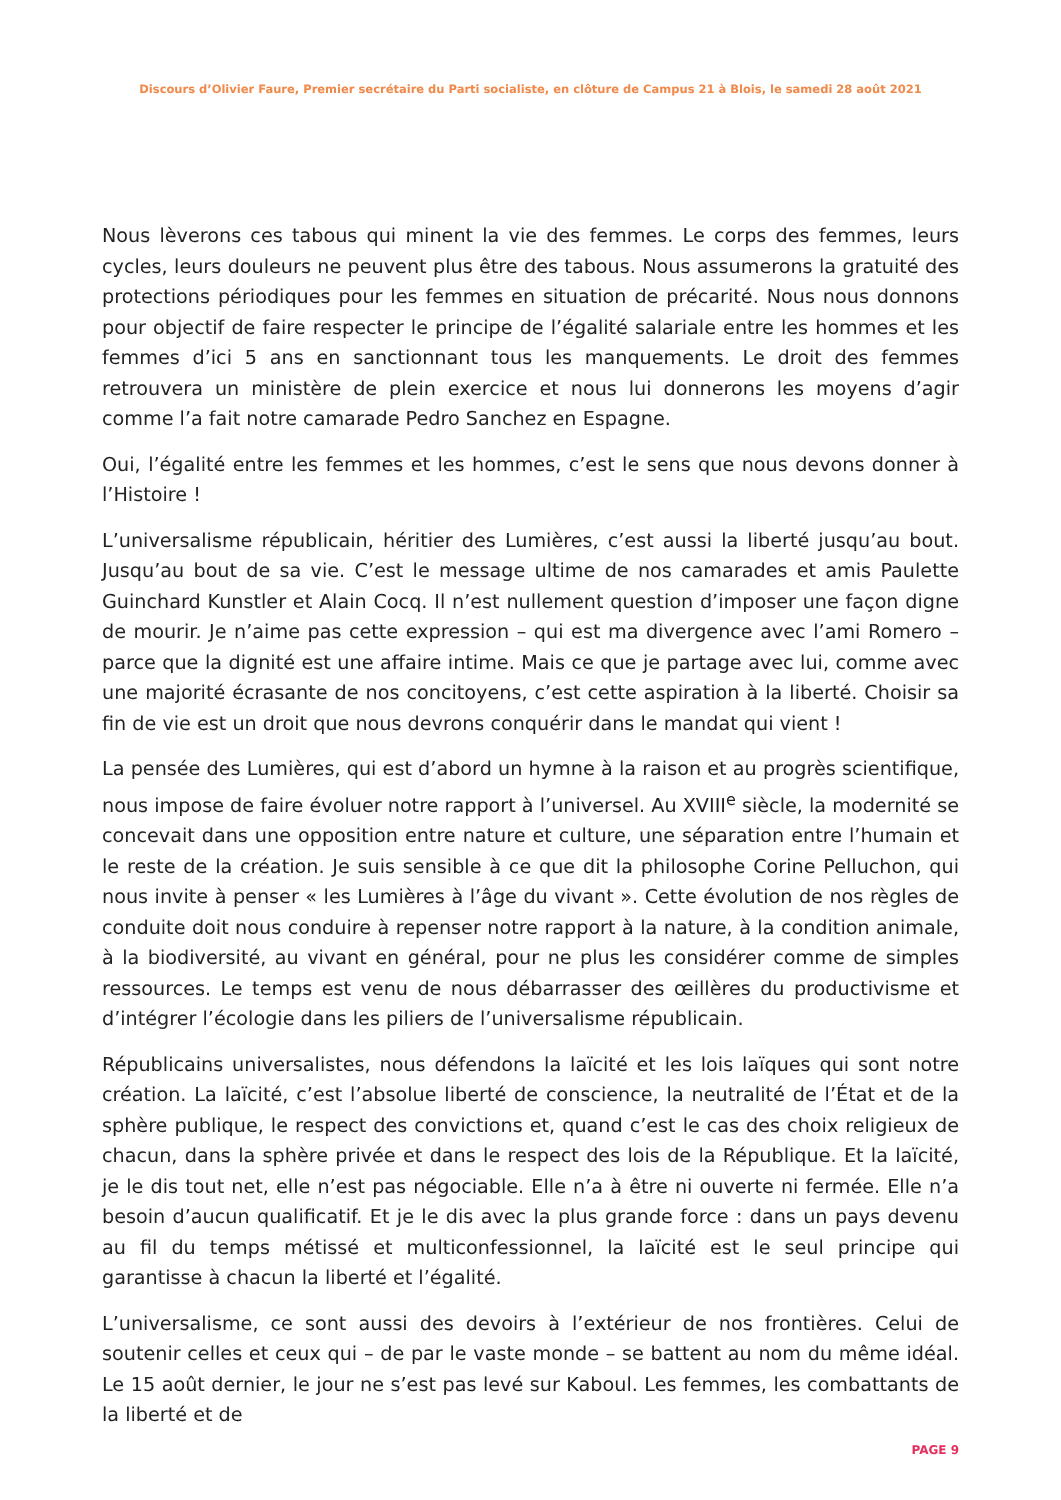Discours d’Olivier Faure, Premier secrétaire du Parti socialiste, en clôture de Campus 21 à Blois, le samedi 28 août 2021
Nous lèverons ces tabous qui minent la vie des femmes. Le corps des femmes, leurs cycles, leurs douleurs ne peuvent plus être des tabous. Nous assumerons la gratuité des protections périodiques pour les femmes en situation de précarité. Nous nous donnons pour objectif de faire respecter le principe de l’égalité salariale entre les hommes et les femmes d’ici 5 ans en sanctionnant tous les manquements. Le droit des femmes retrouvera un ministère de plein exercice et nous lui donnerons les moyens d’agir comme l’a fait notre camarade Pedro Sanchez en Espagne.
Oui, l’égalité entre les femmes et les hommes, c’est le sens que nous devons donner à l’Histoire !
L’universalisme républicain, héritier des Lumières, c’est aussi la liberté jusqu’au bout. Jusqu’au bout de sa vie. C’est le message ultime de nos camarades et amis Paulette Guinchard Kunstler et Alain Cocq. Il n’est nullement question d’imposer une façon digne de mourir. Je n’aime pas cette expression – qui est ma divergence avec l’ami Romero – parce que la dignité est une affaire intime. Mais ce que je partage avec lui, comme avec une majorité écrasante de nos concitoyens, c’est cette aspiration à la liberté. Choisir sa fin de vie est un droit que nous devrons conquérir dans le mandat qui vient !
La pensée des Lumières, qui est d’abord un hymne à la raison et au progrès scientifique, nous impose de faire évoluer notre rapport à l’universel. Au XVIII<sup>e</sup> siècle, la modernité se concevait dans une opposition entre nature et culture, une séparation entre l’humain et le reste de la création. Je suis sensible à ce que dit la philosophe Corine Pelluchon, qui nous invite à penser « les Lumières à l’âge du vivant ». Cette évolution de nos règles de conduite doit nous conduire à repenser notre rapport à la nature, à la condition animale, à la biodiversité, au vivant en général, pour ne plus les considérer comme de simples ressources. Le temps est venu de nous débarrasser des œillères du productivisme et d’intégrer l’écologie dans les piliers de l’universalisme républicain.
Républicains universalistes, nous défendons la laïcité et les lois laïques qui sont notre création. La laïcité, c’est l’absolue liberté de conscience, la neutralité de l’État et de la sphère publique, le respect des convictions et, quand c’est le cas des choix religieux de chacun, dans la sphère privée et dans le respect des lois de la République. Et la laïcité, je le dis tout net, elle n’est pas négociable. Elle n’a à être ni ouverte ni fermée. Elle n’a besoin d’aucun qualificatif. Et je le dis avec la plus grande force : dans un pays devenu au fil du temps métissé et multiconfessionnel, la laïcité est le seul principe qui garantisse à chacun la liberté et l’égalité.
L’universalisme, ce sont aussi des devoirs à l’extérieur de nos frontières. Celui de soutenir celles et ceux qui – de par le vaste monde – se battent au nom du même idéal. Le 15 août dernier, le jour ne s’est pas levé sur Kaboul. Les femmes, les combattants de la liberté et de
PAGE 9